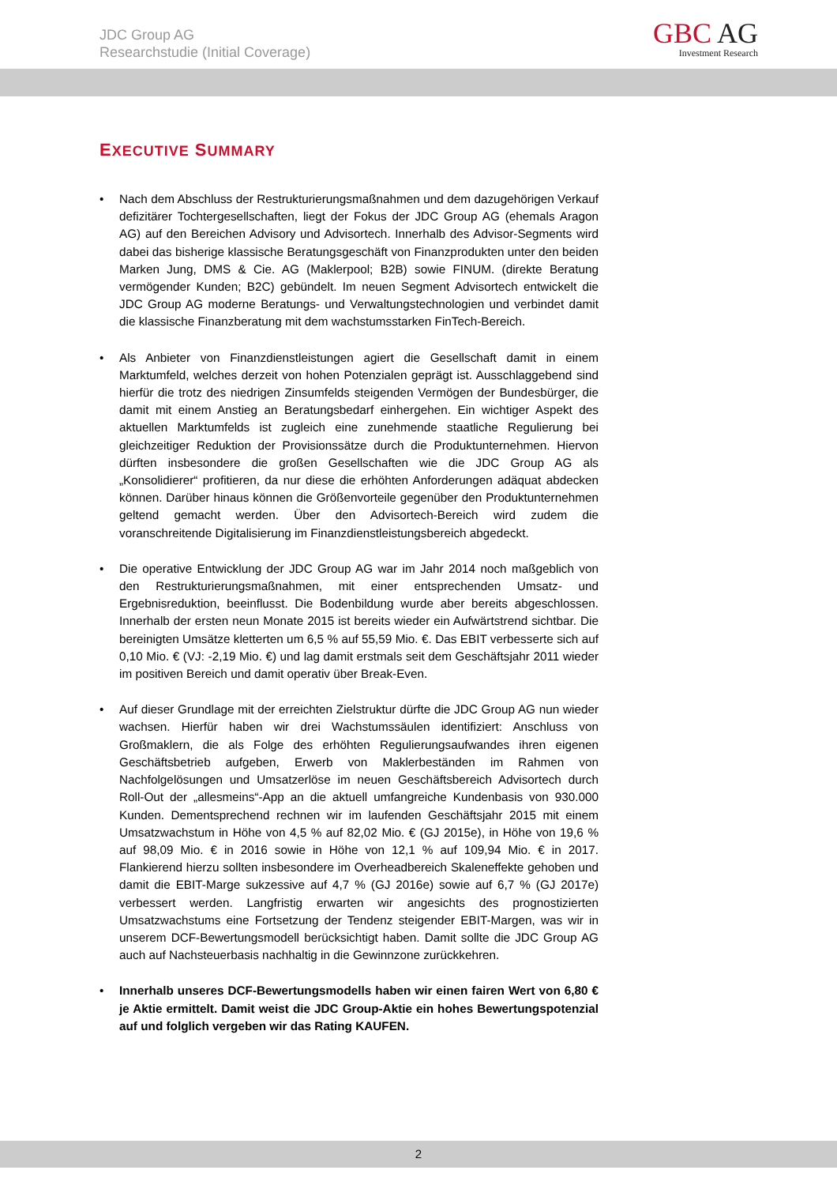JDC Group AG
Researchstudie (Initial Coverage)
GBC AG
Investment Research
EXECUTIVE SUMMARY
• Nach dem Abschluss der Restrukturierungsmaßnahmen und dem dazugehörigen Verkauf defizitärer Tochtergesellschaften, liegt der Fokus der JDC Group AG (ehemals Aragon AG) auf den Bereichen Advisory und Advisortech. Innerhalb des Advisor-Segments wird dabei das bisherige klassische Beratungsgeschäft von Finanzprodukten unter den beiden Marken Jung, DMS & Cie. AG (Maklerpool; B2B) sowie FINUM. (direkte Beratung vermögender Kunden; B2C) gebündelt. Im neuen Segment Advisortech entwickelt die JDC Group AG moderne Beratungs- und Verwaltungstechnologien und verbindet damit die klassische Finanzberatung mit dem wachstumsstarken FinTech-Bereich.
• Als Anbieter von Finanzdienstleistungen agiert die Gesellschaft damit in einem Marktumfeld, welches derzeit von hohen Potenzialen geprägt ist. Ausschlaggebend sind hierfür die trotz des niedrigen Zinsumfelds steigenden Vermögen der Bundesbürger, die damit mit einem Anstieg an Beratungsbedarf einhergehen. Ein wichtiger Aspekt des aktuellen Marktumfelds ist zugleich eine zunehmende staatliche Regulierung bei gleichzeitiger Reduktion der Provisionssätze durch die Produktunternehmen. Hiervon dürften insbesondere die großen Gesellschaften wie die JDC Group AG als „Konsolidierer“ profitieren, da nur diese die erhöhten Anforderungen adäquat abdecken können. Darüber hinaus können die Größenvorteile gegenüber den Produktunternehmen geltend gemacht werden. Über den Advisortech-Bereich wird zudem die voranschreitende Digitalisierung im Finanzdienstleistungsbereich abgedeckt.
• Die operative Entwicklung der JDC Group AG war im Jahr 2014 noch maßgeblich von den Restrukturierungsmaßnahmen, mit einer entsprechenden Umsatz- und Ergebnisreduktion, beeinflusst. Die Bodenbildung wurde aber bereits abgeschlossen. Innerhalb der ersten neun Monate 2015 ist bereits wieder ein Aufwärtstrend sichtbar. Die bereinigten Umsätze kletterten um 6,5 % auf 55,59 Mio. €. Das EBIT verbesserte sich auf 0,10 Mio. € (VJ: -2,19 Mio. €) und lag damit erstmals seit dem Geschäftsjahr 2011 wieder im positiven Bereich und damit operativ über Break-Even.
• Auf dieser Grundlage mit der erreichten Zielstruktur dürfte die JDC Group AG nun wieder wachsen. Hierfür haben wir drei Wachstumssäulen identifiziert: Anschluss von Großmaklern, die als Folge des erhöhten Regulierungsaufwandes ihren eigenen Geschäftsbetrieb aufgeben, Erwerb von Maklerbeständen im Rahmen von Nachfolgelösungen und Umsatzerlöse im neuen Geschäftsbereich Advisortech durch Roll-Out der „allesmeins“-App an die aktuell umfangreiche Kundenbasis von 930.000 Kunden. Dementsprechend rechnen wir im laufenden Geschäftsjahr 2015 mit einem Umsatzwachstum in Höhe von 4,5 % auf 82,02 Mio. € (GJ 2015e), in Höhe von 19,6 % auf 98,09 Mio. € in 2016 sowie in Höhe von 12,1 % auf 109,94 Mio. € in 2017. Flankierend hierzu sollten insbesondere im Overheadbereich Skaleneffekte gehoben und damit die EBIT-Marge sukzessive auf 4,7 % (GJ 2016e) sowie auf 6,7 % (GJ 2017e) verbessert werden. Langfristig erwarten wir angesichts des prognostizierten Umsatzwachstums eine Fortsetzung der Tendenz steigender EBIT-Margen, was wir in unserem DCF-Bewertungsmodell berücksichtigt haben. Damit sollte die JDC Group AG auch auf Nachsteuerbasis nachhaltig in die Gewinnzone zurückkehren.
• Innerhalb unseres DCF-Bewertungsmodells haben wir einen fairen Wert von 6,80 € je Aktie ermittelt. Damit weist die JDC Group-Aktie ein hohes Bewertungspotenzial auf und folglich vergeben wir das Rating KAUFEN.
2